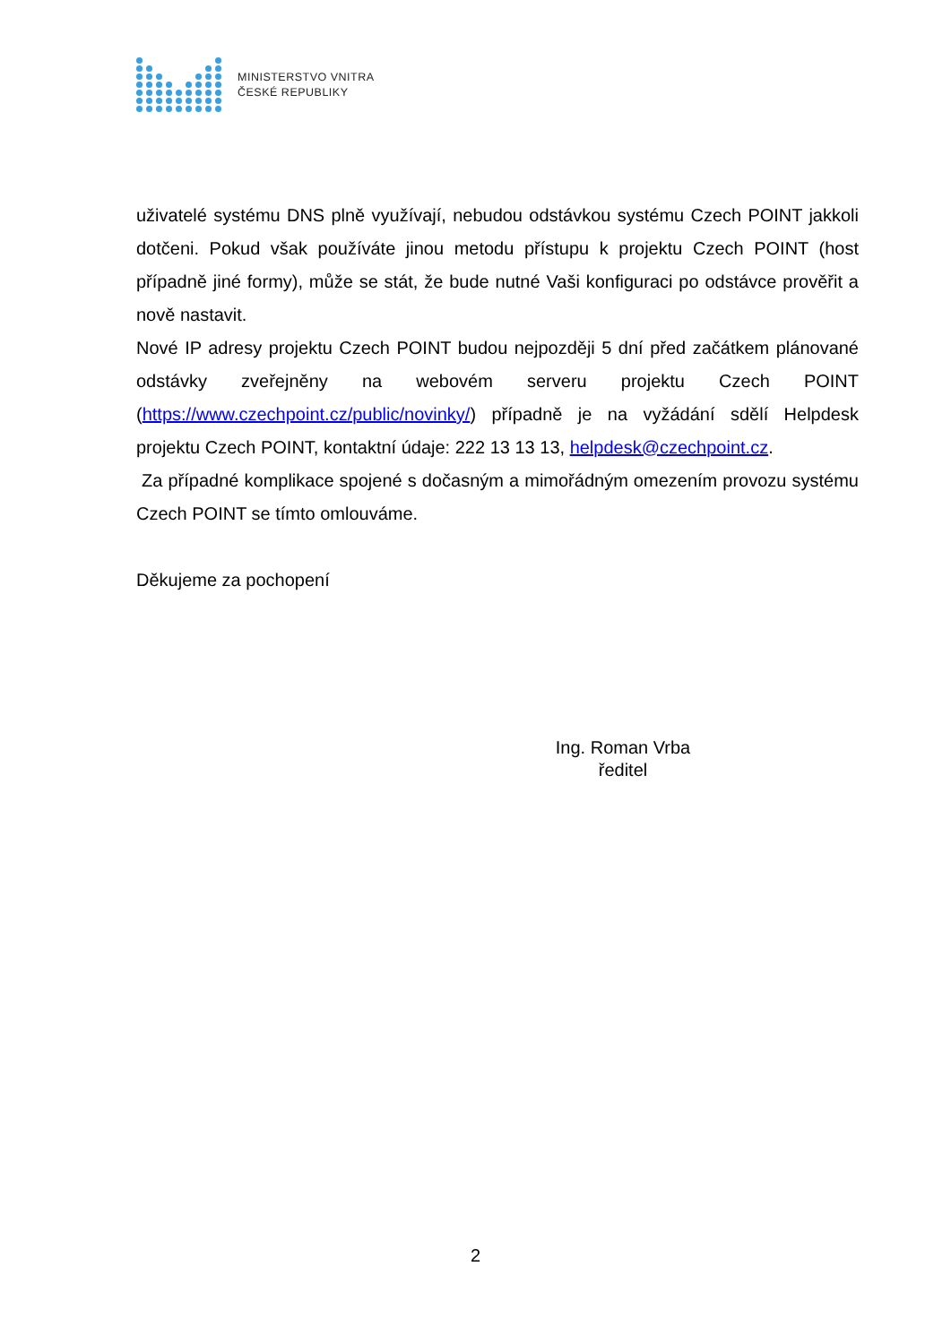MINISTERSTVO VNITRA
ČESKÉ REPUBLIKY
uživatelé systému DNS plně využívají, nebudou odstávkou systému Czech POINT jakkoli dotčeni. Pokud však používáte jinou metodu přístupu k projektu Czech POINT (host případně jiné formy), může se stát, že bude nutné Vaši konfiguraci po odstávce prověřit a nově nastavit.
Nové IP adresy projektu Czech POINT budou nejpozději 5 dní před začátkem plánované odstávky zveřejněny na webovém serveru projektu Czech POINT (https://www.czechpoint.cz/public/novinky/) případně je na vyžádání sdělí Helpdesk projektu Czech POINT, kontaktní údaje: 222 13 13 13, helpdesk@czechpoint.cz.
Za případné komplikace spojené s dočasným a mimořádným omezením provozu systému Czech POINT se tímto omlouváme.
Děkujeme za pochopení
Ing. Roman Vrba
ředitel
2